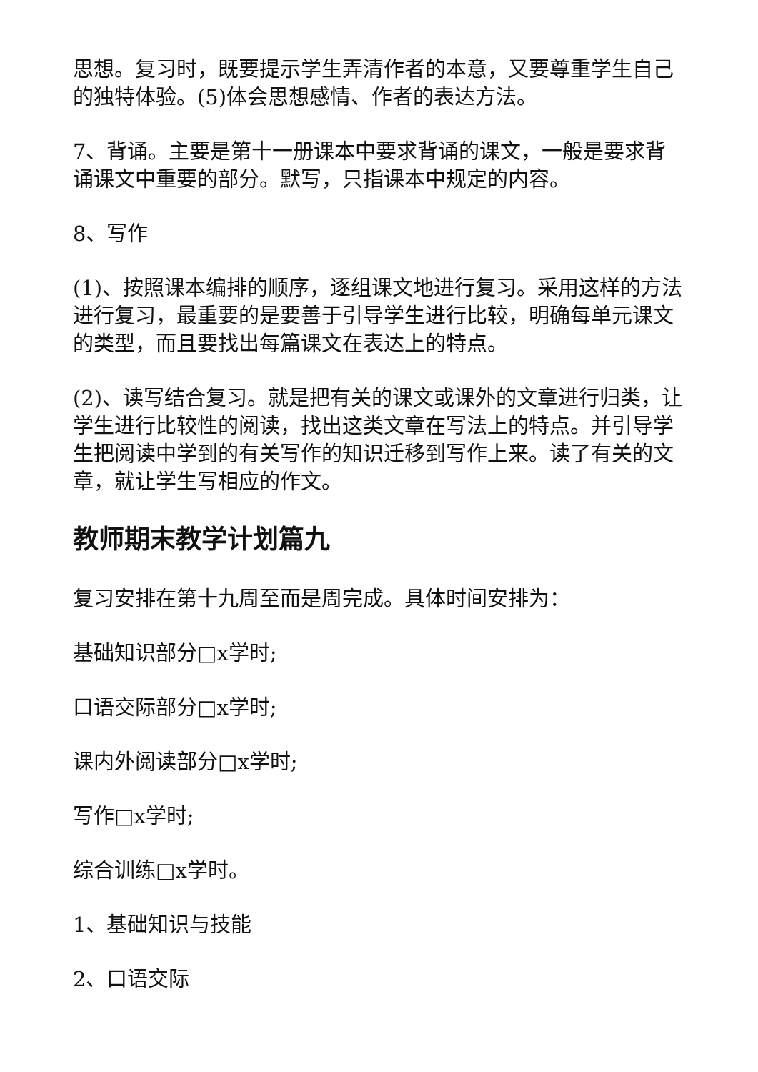思想。复习时，既要提示学生弄清作者的本意，又要尊重学生自己的独特体验。(5)体会思想感情、作者的表达方法。
7、背诵。主要是第十一册课本中要求背诵的课文，一般是要求背诵课文中重要的部分。默写，只指课本中规定的内容。
8、写作
(1)、按照课本编排的顺序，逐组课文地进行复习。采用这样的方法进行复习，最重要的是要善于引导学生进行比较，明确每单元课文的类型，而且要找出每篇课文在表达上的特点。
(2)、读写结合复习。就是把有关的课文或课外的文章进行归类，让学生进行比较性的阅读，找出这类文章在写法上的特点。并引导学生把阅读中学到的有关写作的知识迁移到写作上来。读了有关的文章，就让学生写相应的作文。
教师期末教学计划篇九
复习安排在第十九周至而是周完成。具体时间安排为：
基础知识部分□x学时;
口语交际部分□x学时;
课内外阅读部分□x学时;
写作□x学时;
综合训练□x学时。
1、基础知识与技能
2、口语交际